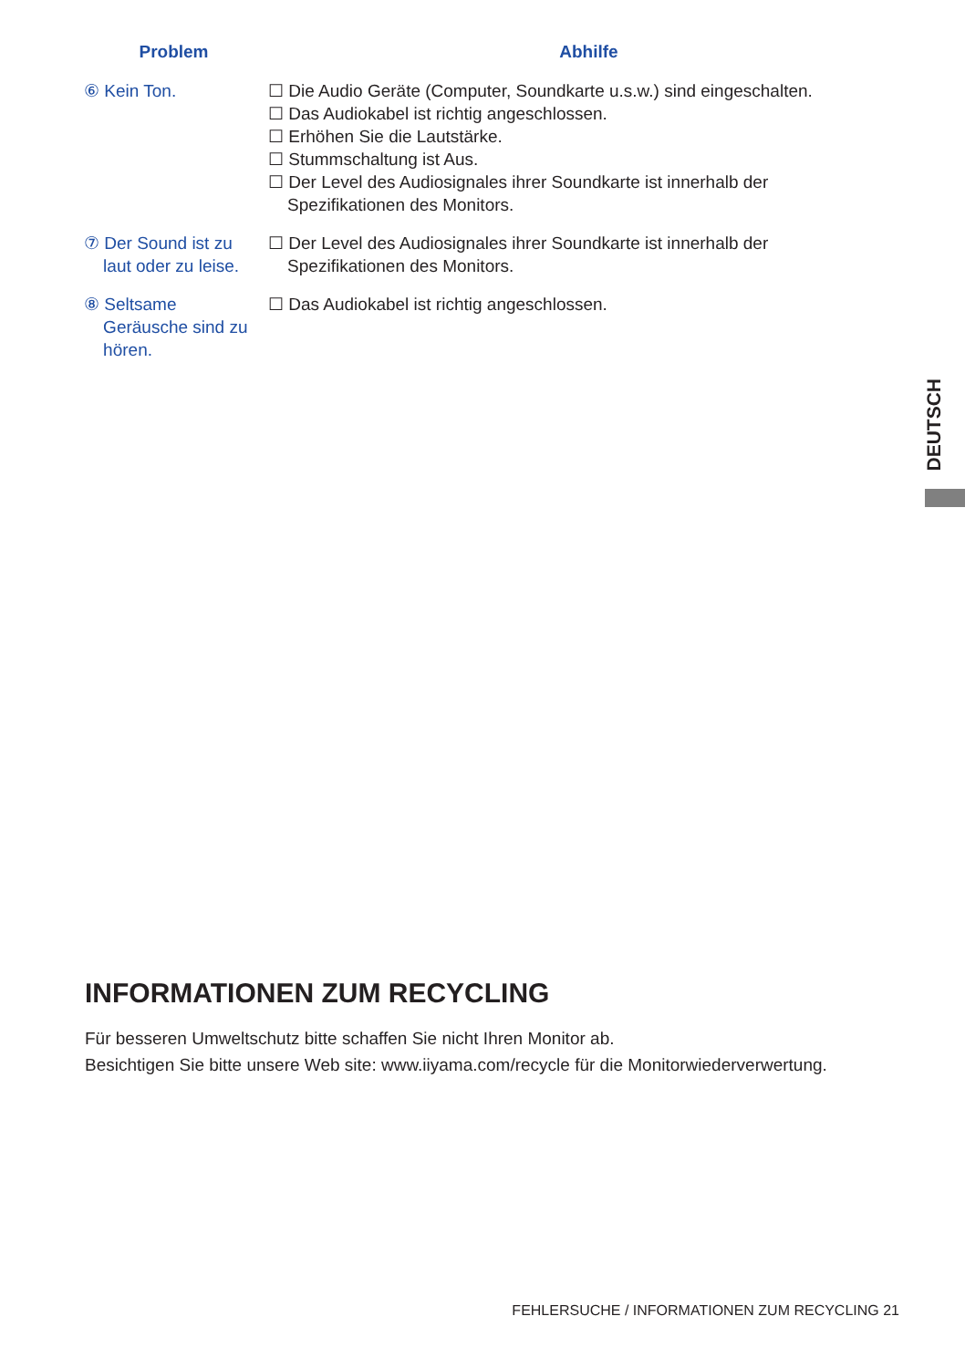| Problem | Abhilfe |
| --- | --- |
| ⑥ Kein Ton. | ☐ Die Audio Geräte (Computer, Soundkarte u.s.w.) sind eingeschalten. ☐ Das Audiokabel ist richtig angeschlossen. ☐ Erhöhen Sie die Lautstärke. ☐ Stummschaltung ist Aus. ☐ Der Level des Audiosignales ihrer Soundkarte ist innerhalb der Spezifikationen des Monitors. |
| ⑦ Der Sound ist zu laut oder zu leise. | ☐ Der Level des Audiosignales ihrer Soundkarte ist innerhalb der Spezifikationen des Monitors. |
| ⑧ Seltsame Geräusche sind zu hören. | ☐ Das Audiokabel ist richtig angeschlossen. |
DEUTSCH
INFORMATIONEN ZUM RECYCLING
Für besseren Umweltschutz bitte schaffen Sie nicht Ihren Monitor ab.
Besichtigen Sie bitte unsere Web site: www.iiyama.com/recycle für die Monitorwiederverwertung.
FEHLERSUCHE / INFORMATIONEN ZUM RECYCLING 21